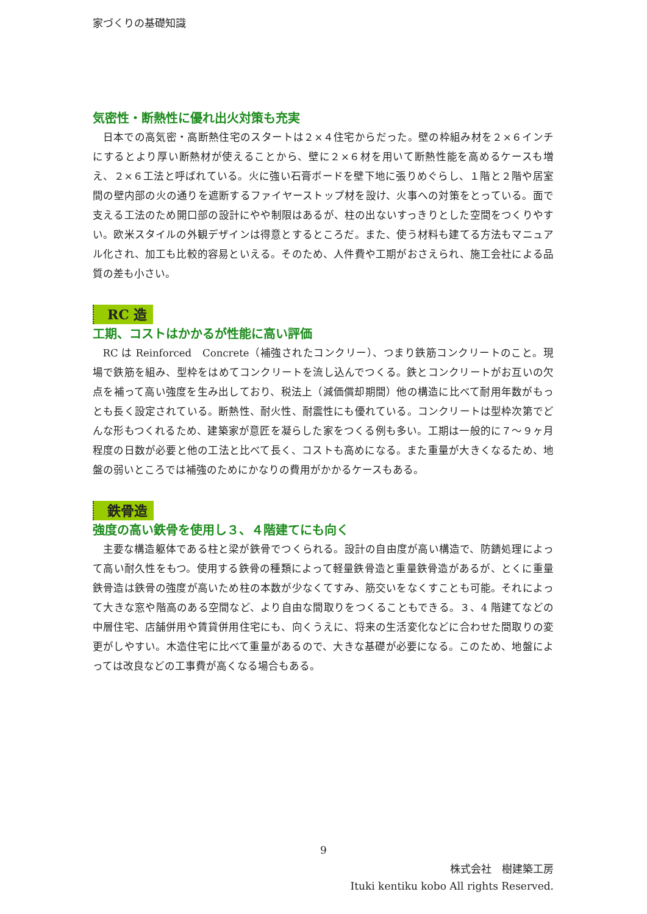家づくりの基礎知識
気密性・断熱性に優れ出火対策も充実
日本での高気密・高断熱住宅のスタートは２×４住宅からだった。壁の枠組み材を２×６インチにするとより厚い断熱材が使えることから、壁に２×６材を用いて断熱性能を高めるケースも増え、２×６工法と呼ばれている。火に強い石膏ボードを壁下地に張りめぐらし、１階と２階や居室間の壁内部の火の通りを遮断するファイヤーストップ材を設け、火事への対策をとっている。面で支える工法のため開口部の設計にやや制限はあるが、柱の出ないすっきりとした空間をつくりやすい。欧米スタイルの外観デザインは得意とするところだ。また、使う材料も建てる方法もマニュアル化され、加工も比較的容易といえる。そのため、人件費や工期がおさえられ、施工会社による品質の差も小さい。
RC 造
工期、コストはかかるが性能に高い評価
RC は Reinforced　Concrete（補強されたコンクリー）、つまり鉄筋コンクリートのこと。現場で鉄筋を組み、型枠をはめてコンクリートを流し込んでつくる。鉄とコンクリートがお互いの欠点を補って高い強度を生み出しており、税法上（減価償却期間）他の構造に比べて耐用年数がもっとも長く設定されている。断熱性、耐火性、耐震性にも優れている。コンクリートは型枠次第でどんな形もつくれるため、建築家が意匠を凝らした家をつくる例も多い。工期は一般的に７～９ヶ月程度の日数が必要と他の工法と比べて長く、コストも高めになる。また重量が大きくなるため、地盤の弱いところでは補強のためにかなりの費用がかかるケースもある。
鉄骨造
強度の高い鉄骨を使用し３、４階建てにも向く
主要な構造躯体である柱と梁が鉄骨でつくられる。設計の自由度が高い構造で、防錆処理によって高い耐久性をもつ。使用する鉄骨の種類によって軽量鉄骨造と重量鉄骨造があるが、とくに重量鉄骨造は鉄骨の強度が高いため柱の本数が少なくてすみ、筋交いをなくすことも可能。それによって大きな窓や階高のある空間など、より自由な間取りをつくることもできる。３、4 階建てなどの中層住宅、店舗併用や賃貸併用住宅にも、向くうえに、将来の生活変化などに合わせた間取りの変更がしやすい。木造住宅に比べて重量があるので、大きな基礎が必要になる。このため、地盤によっては改良などの工事費が高くなる場合もある。
9
株式会社　樹建築工房
Ituki kentiku kobo All rights Reserved.